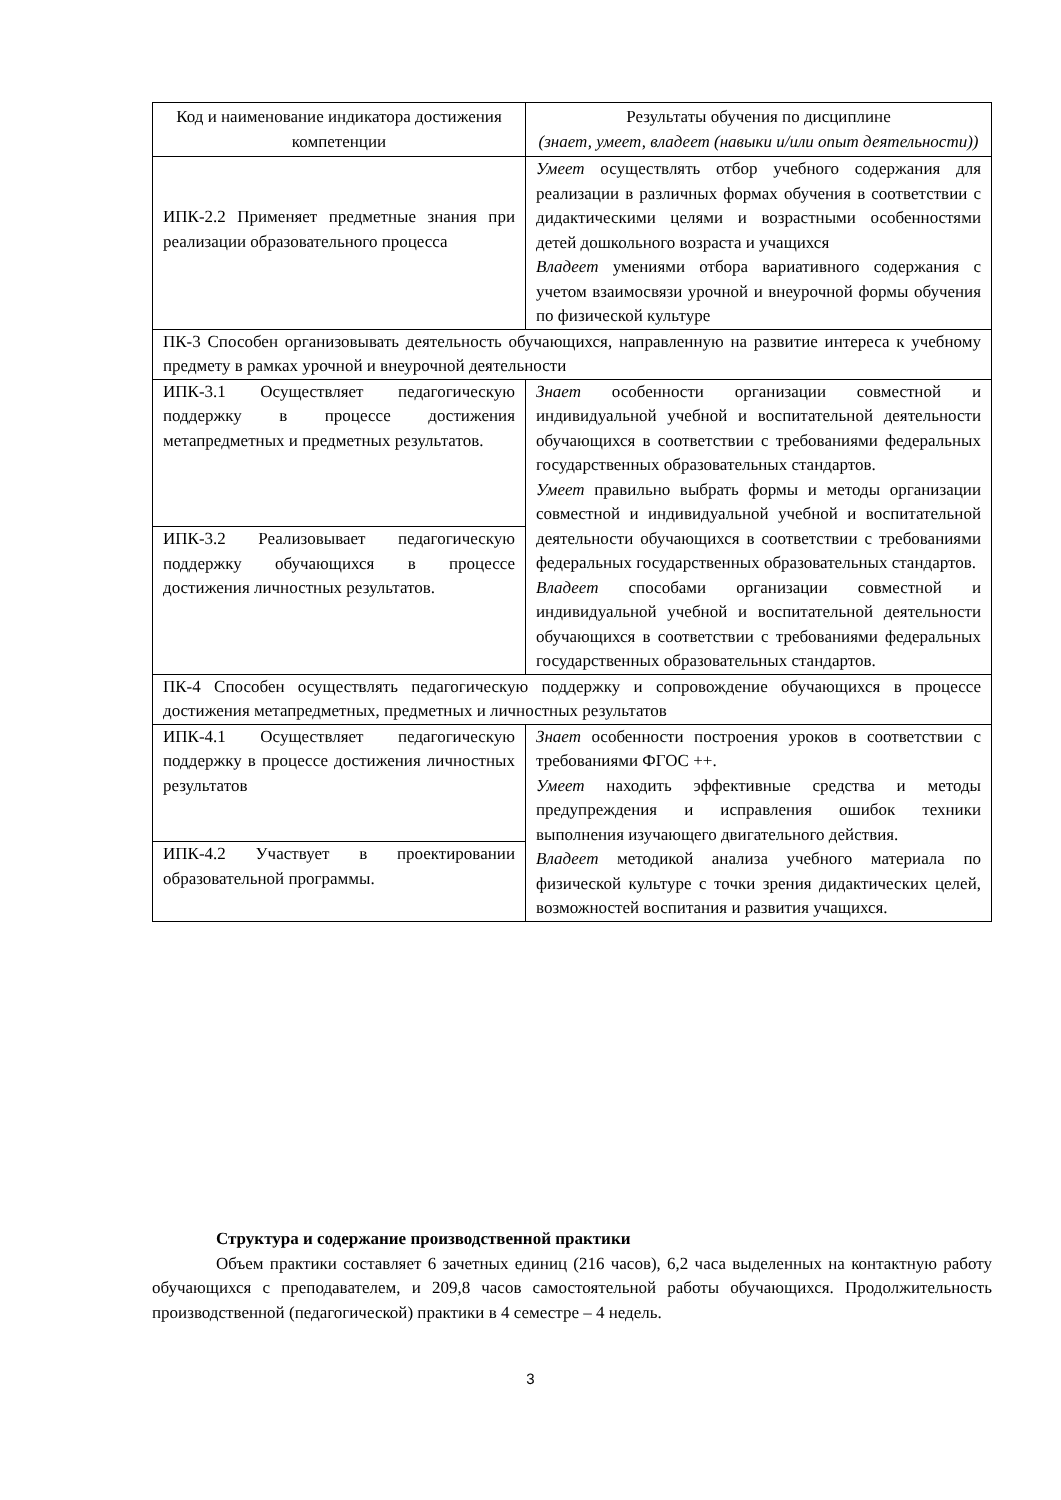| Код и наименование индикатора достижения компетенции | Результаты обучения по дисциплине (знает, умеет, владеет (навыки и/или опыт деятельности)) |
| --- | --- |
| ИПК-2.2 Применяет предметные знания при реализации образовательного процесса | Умеет осуществлять отбор учебного содержания для реализации в различных формах обучения в соответствии с дидактическими целями и возрастными особенностями детей дошкольного возраста и учащихся Владеет умениями отбора вариативного содержания с учетом взаимосвязи урочной и внеурочной формы обучения по физической культуре |
| ПК-3 Способен организовывать деятельность обучающихся, направленную на развитие интереса к учебному предмету в рамках урочной и внеурочной деятельности | |
| ИПК-3.1 Осуществляет педагогическую поддержку в процессе достижения метапредметных и предметных результатов. | Знает особенности организации совместной и индивидуальной учебной и воспитательной деятельности обучающихся в соответствии с требованиями федеральных государственных образовательных стандартов. Умеет правильно выбрать формы и методы организации совместной и индивидуальной учебной и воспитательной деятельности обучающихся в соответствии с требованиями федеральных государственных образовательных стандартов. Владеет способами организации совместной и индивидуальной учебной и воспитательной деятельности обучающихся в соответствии с требованиями федеральных государственных образовательных стандартов. |
| ИПК-3.2 Реализовывает педагогическую поддержку обучающихся в процессе достижения личностных результатов. | |
| ПК-4 Способен осуществлять педагогическую поддержку и сопровождение обучающихся в процессе достижения метапредметных, предметных и личностных результатов | |
| ИПК-4.1 Осуществляет педагогическую поддержку в процессе достижения личностных результатов | Знает особенности построения уроков в соответствии с требованиями ФГОС ++. Умеет находить эффективные средства и методы предупреждения и исправления ошибок техники выполнения изучающего двигательного действия. Владеет методикой анализа учебного материала по физической культуре с точки зрения дидактических целей, возможностей воспитания и развития учащихся. |
| ИПК-4.2 Участвует в проектировании образовательной программы. | |
Структура и содержание производственной практики
Объем практики составляет 6 зачетных единиц (216 часов), 6,2 часа выделенных на контактную работу обучающихся с преподавателем, и 209,8 часов самостоятельной работы обучающихся. Продолжительность производственной (педагогической) практики в 4 семестре – 4 недель.
3